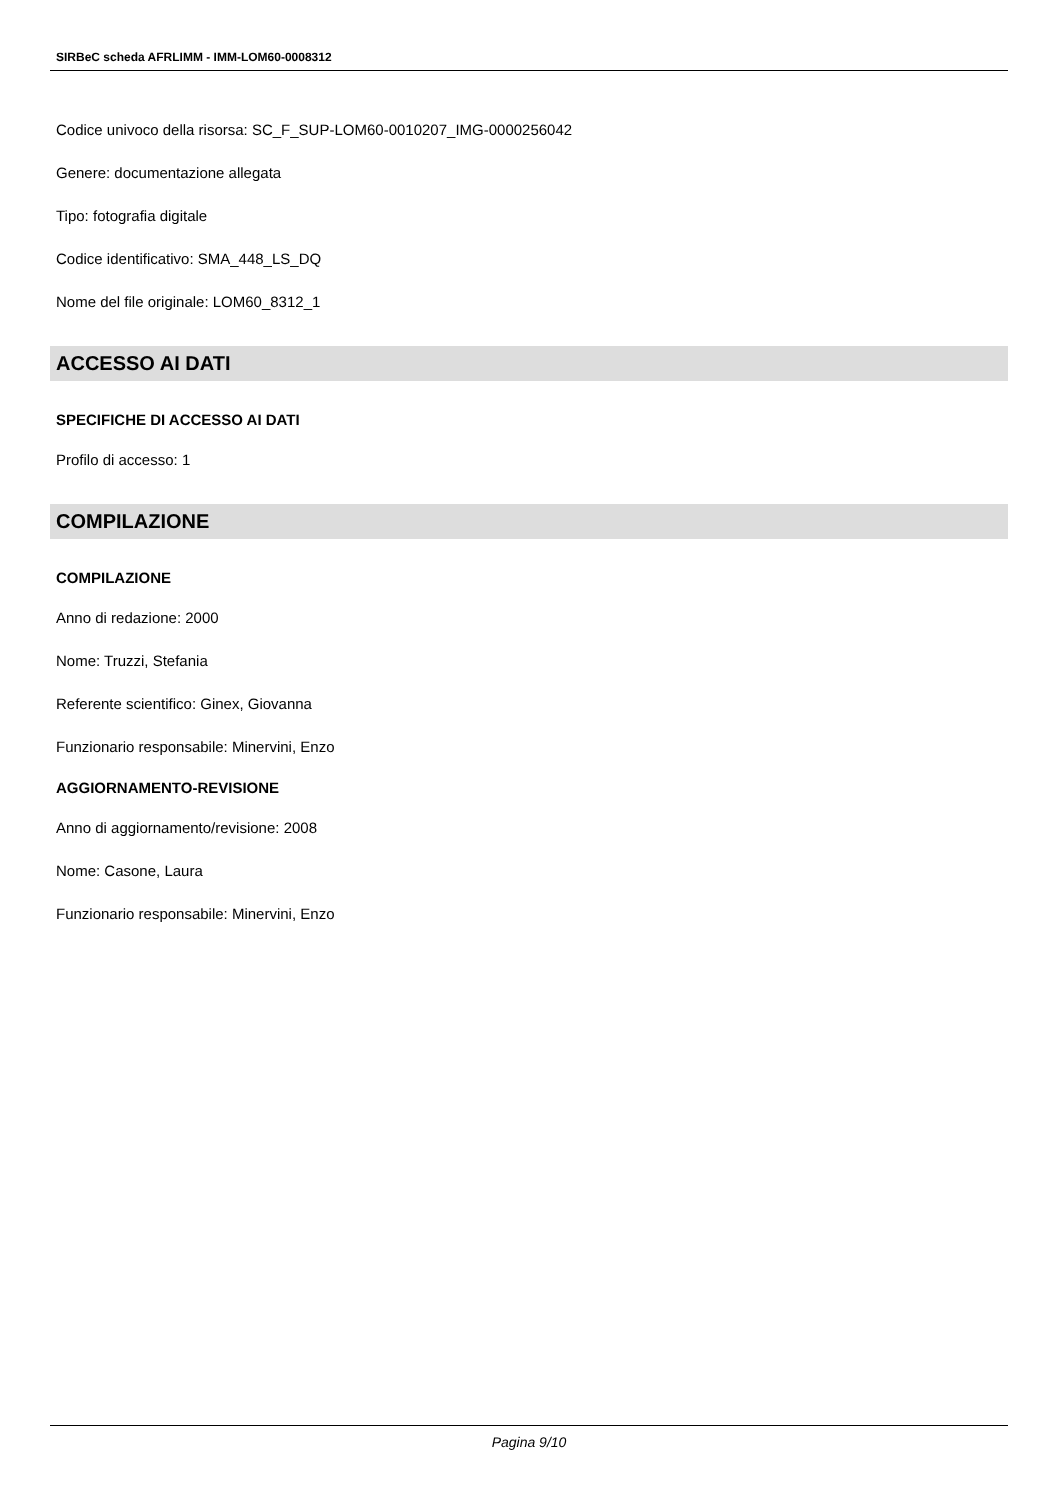SIRBeC scheda AFRLIMM - IMM-LOM60-0008312
Codice univoco della risorsa: SC_F_SUP-LOM60-0010207_IMG-0000256042
Genere: documentazione allegata
Tipo: fotografia digitale
Codice identificativo: SMA_448_LS_DQ
Nome del file originale: LOM60_8312_1
ACCESSO AI DATI
SPECIFICHE DI ACCESSO AI DATI
Profilo di accesso: 1
COMPILAZIONE
COMPILAZIONE
Anno di redazione: 2000
Nome: Truzzi, Stefania
Referente scientifico: Ginex, Giovanna
Funzionario responsabile: Minervini, Enzo
AGGIORNAMENTO-REVISIONE
Anno di aggiornamento/revisione: 2008
Nome: Casone, Laura
Funzionario responsabile: Minervini, Enzo
Pagina 9/10